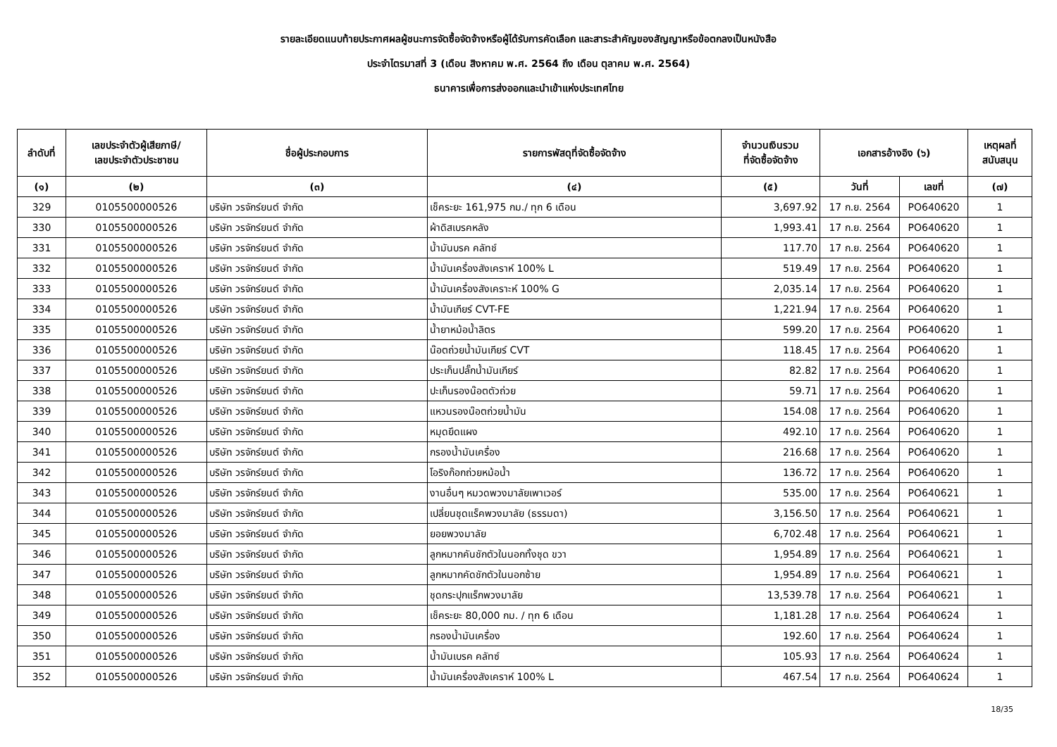รายละเอียดแนบท้ายประกาศผลผู้ชนะการจัดซื้อจัดจ้างหรือผู้ได้รับการคัดเลือก และสาระสำคัญของสัญญาหรือข้อตกลงเป็นหนังสือ
ประจำไตรมาสที่ 3 (เดือน สิงหาคม พ.ศ. 2564 ถึง เดือน ตุลาคม พ.ศ. 2564)
ธนาคารเพื่อการส่งออกและนำเข้าแห่งประเทศไทย
| ลำดับที่ | เลขประจำตัวผู้เสียภาษี/ เลขประจำตัวประชาชน | ชื่อผู้ประกอบการ | รายการพัสดุที่จัดซื้อจัดจ้าง | จำนวนเงินรวม ที่จัดซื้อจัดจ้าง | เอกสารอ้างอิง (๖) | | เหตุผลที่ สนับสนุน |
| --- | --- | --- | --- | --- | --- | --- | --- |
| (๑) | (๒) | (๓) | (๔) | (๕) | วันที่ | เลขที่ | (๗) |
| 329 | 0105500000526 | บริษัท วรจักร์ยนต์ จำกัด | เช็คระยะ 161,975 กม./ ทุก 6 เดือน | 3,697.92 | 17 ก.ย. 2564 | PO640620 | 1 |
| 330 | 0105500000526 | บริษัท วรจักร์ยนต์ จำกัด | ผ้าดิสเบรคหลัง | 1,993.41 | 17 ก.ย. 2564 | PO640620 | 1 |
| 331 | 0105500000526 | บริษัท วรจักร์ยนต์ จำกัด | น้ำมันบรค คลัทช์ | 117.70 | 17 ก.ย. 2564 | PO640620 | 1 |
| 332 | 0105500000526 | บริษัท วรจักร์ยนต์ จำกัด | น้ำมันเครื่องสังเคราห์ 100% L | 519.49 | 17 ก.ย. 2564 | PO640620 | 1 |
| 333 | 0105500000526 | บริษัท วรจักร์ยนต์ จำกัด | น้ำมันเครื่องสังเคราะห์ 100% G | 2,035.14 | 17 ก.ย. 2564 | PO640620 | 1 |
| 334 | 0105500000526 | บริษัท วรจักร์ยนต์ จำกัด | น้ำมันเกียร์ CVT-FE | 1,221.94 | 17 ก.ย. 2564 | PO640620 | 1 |
| 335 | 0105500000526 | บริษัท วรจักร์ยนต์ จำกัด | น้ำยาหม้อน้ำลิตร | 599.20 | 17 ก.ย. 2564 | PO640620 | 1 |
| 336 | 0105500000526 | บริษัท วรจักร์ยนต์ จำกัด | น๊อตถ่วยน้ำมันเกียร์ CVT | 118.45 | 17 ก.ย. 2564 | PO640620 | 1 |
| 337 | 0105500000526 | บริษัท วรจักร์ยนต์ จำกัด | ประเก็นปลั๊กน้ำมันเกียร์ | 82.82 | 17 ก.ย. 2564 | PO640620 | 1 |
| 338 | 0105500000526 | บริษัท วรจักร์ยนต์ จำกัด | ปะเก็นรองน๊อตตัวถ่วย | 59.71 | 17 ก.ย. 2564 | PO640620 | 1 |
| 339 | 0105500000526 | บริษัท วรจักร์ยนต์ จำกัด | แหวนรองน๊อตถ่วยน้ำมัน | 154.08 | 17 ก.ย. 2564 | PO640620 | 1 |
| 340 | 0105500000526 | บริษัท วรจักร์ยนต์ จำกัด | หมุดยึดแผง | 492.10 | 17 ก.ย. 2564 | PO640620 | 1 |
| 341 | 0105500000526 | บริษัท วรจักร์ยนต์ จำกัด | กรองน้ำมันเครื่อง | 216.68 | 17 ก.ย. 2564 | PO640620 | 1 |
| 342 | 0105500000526 | บริษัท วรจักร์ยนต์ จำกัด | โอริงก๊อกถ่วยหม้อน้ำ | 136.72 | 17 ก.ย. 2564 | PO640620 | 1 |
| 343 | 0105500000526 | บริษัท วรจักร์ยนต์ จำกัด | งานอื่นๆ หมวดพวงมาลัยเพาเวอร์ | 535.00 | 17 ก.ย. 2564 | PO640621 | 1 |
| 344 | 0105500000526 | บริษัท วรจักร์ยนต์ จำกัด | เปลี่ยนชุดแร็คพวงมาลัย (ธรรมดา) | 3,156.50 | 17 ก.ย. 2564 | PO640621 | 1 |
| 345 | 0105500000526 | บริษัท วรจักร์ยนต์ จำกัด | ยอยพวงมาลัย | 6,702.48 | 17 ก.ย. 2564 | PO640621 | 1 |
| 346 | 0105500000526 | บริษัท วรจักร์ยนต์ จำกัด | ลูกหมากคันชักตัวในนอกทั้งชุด ขวา | 1,954.89 | 17 ก.ย. 2564 | PO640621 | 1 |
| 347 | 0105500000526 | บริษัท วรจักร์ยนต์ จำกัด | ลูกหมากคัดชักตัวในนอกซ้าย | 1,954.89 | 17 ก.ย. 2564 | PO640621 | 1 |
| 348 | 0105500000526 | บริษัท วรจักร์ยนต์ จำกัด | ชุดกระปุกแร็กพวงมาลัย | 13,539.78 | 17 ก.ย. 2564 | PO640621 | 1 |
| 349 | 0105500000526 | บริษัท วรจักร์ยนต์ จำกัด | เช็คระยะ 80,000 กม. / ทุก 6 เดือน | 1,181.28 | 17 ก.ย. 2564 | PO640624 | 1 |
| 350 | 0105500000526 | บริษัท วรจักร์ยนต์ จำกัด | กรองน้ำมันเครื่อง | 192.60 | 17 ก.ย. 2564 | PO640624 | 1 |
| 351 | 0105500000526 | บริษัท วรจักร์ยนต์ จำกัด | น้ำมันเบรค คลัทซ์ | 105.93 | 17 ก.ย. 2564 | PO640624 | 1 |
| 352 | 0105500000526 | บริษัท วรจักร์ยนต์ จำกัด | น้ำมันเครื่องสังเคราห์ 100% L | 467.54 | 17 ก.ย. 2564 | PO640624 | 1 |
18/35